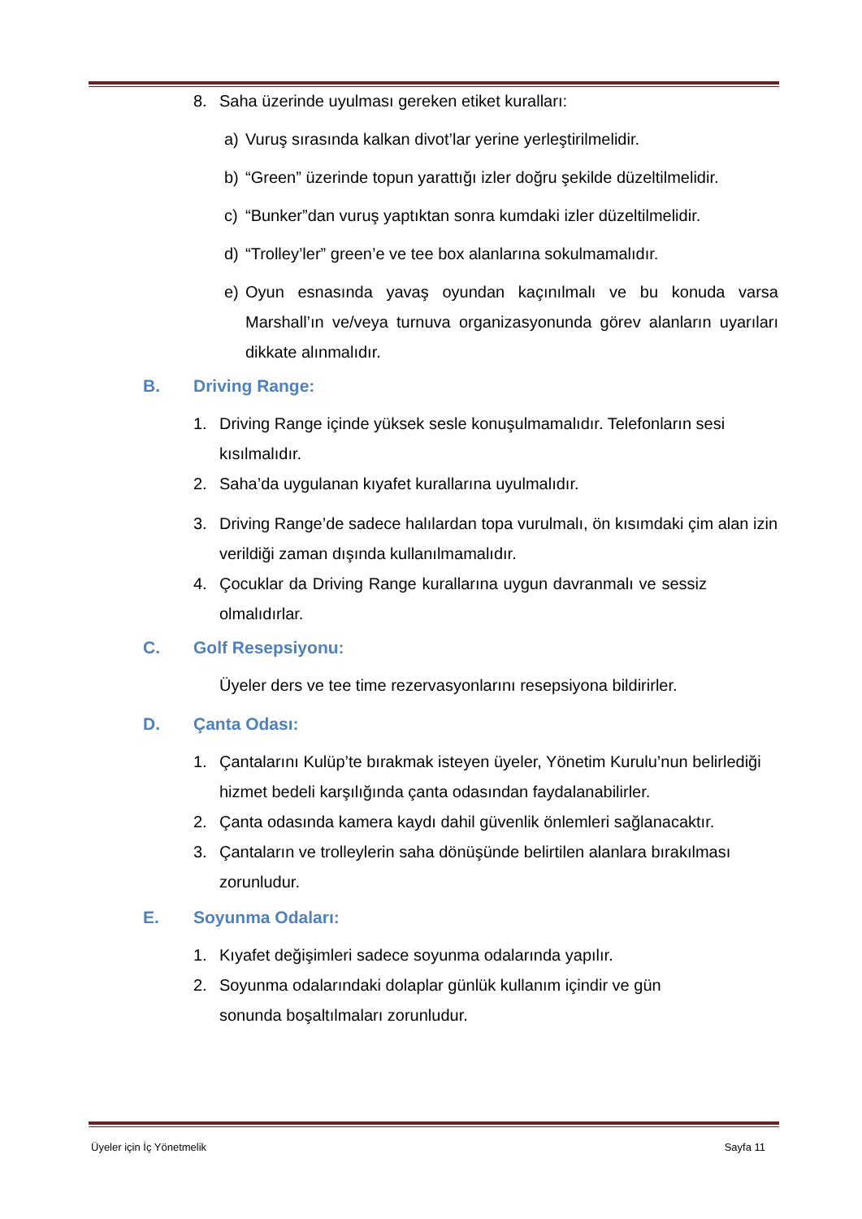8. Saha üzerinde uyulması gereken etiket kuralları:
a) Vuruş sırasında kalkan divot’lar yerine yerleştirilmelidir.
b) “Green” üzerinde topun yarattığı izler doğru şekilde düzeltilmelidir.
c) “Bunker”dan vuruş yaptıktan sonra kumdaki izler düzeltilmelidir.
d) “Trolley’ler” green’e ve tee box alanlarına sokulmamalıdır.
e) Oyun esnasında yavaş oyundan kaçınılmalı ve bu konuda varsa Marshall’ın ve/veya turnuva organizasyonunda görev alanların uyarıları dikkate alınmalıdır.
B. Driving Range:
1. Driving Range içinde yüksek sesle konuşulmamalıdır. Telefonların sesi kısılmalıdır.
2. Saha’da uygulanan kıyafet kurallarına uyulmalıdır.
3. Driving Range’de sadece halılardan topa vurulmalı, ön kısımdaki çim alan izin verildiği zaman dışında kullanılmamalıdır.
4. Çocuklar da Driving Range kurallarına uygun davranmalı ve sessiz olmalıdırlar.
C. Golf Resepsiyonu:
Üyeler ders ve tee time rezervasyonlarını resepsiyona bildirirler.
D. Çanta Odası:
1. Çantalarını Kulüp’te bırakmak isteyen üyeler, Yönetim Kurulu’nun belirlediği hizmet bedeli karşılığında çanta odasından faydalanabilirler.
2. Çanta odasında kamera kaydı dahil güvenlik önlemleri sağlanacaktır.
3. Çantaların ve trolleylerin saha dönüşünde belirtilen alanlara bırakılması zorunludur.
E. Soyunma Odaları:
1. Kıyafet değişimleri sadece soyunma odalarında yapılır.
2. Soyunma odalarındaki dolaplar günlük kullanım içindir ve gün sonunda boşaltılmaları zorunludur.
Üyeler için İç Yönetmelik Sayfa 11